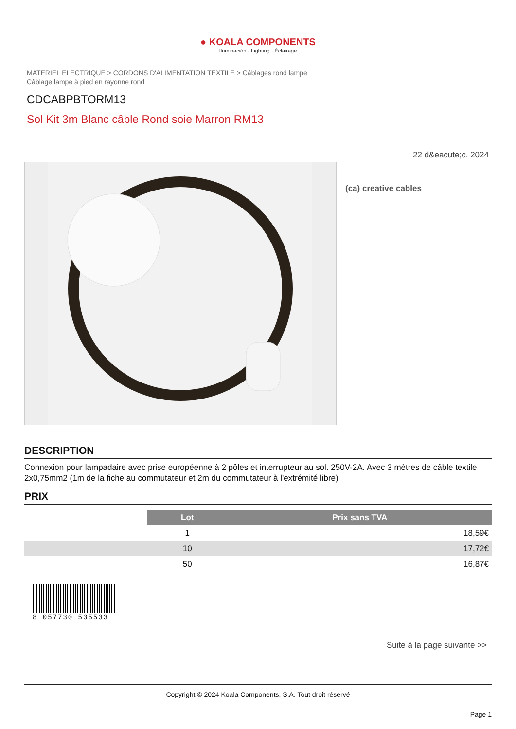● KOALA COMPONENTS
Iluminación · Lighting · Éclairage
MATERIEL ELECTRIQUE > CORDONS D'ALIMENTATION TEXTILE > Câblages rond lampe
Câblage lampe à pied en rayonne rond
CDCABPBTORM13
Sol Kit 3m Blanc câble Rond soie Marron RM13
22 d&eacute;c. 2024
(ca) creative cables
DESCRIPTION
Connexion pour lampadaire avec prise européenne à 2 pôles et interrupteur au sol. 250V-2A. Avec 3 mètres de câble textile 2x0,75mm2 (1m de la fiche au commutateur et 2m du commutateur à l'extrémité libre)
PRIX
| | Lot | Prix sans TVA |
| | 1 | 18,59€ |
| | 10 | 17,72€ |
| | 50 | 16,87€ |
8 057730 535533
Suite à la page suivante >>
Copyright © 2024 Koala Components, S.A. Tout droit réservé
Page 1